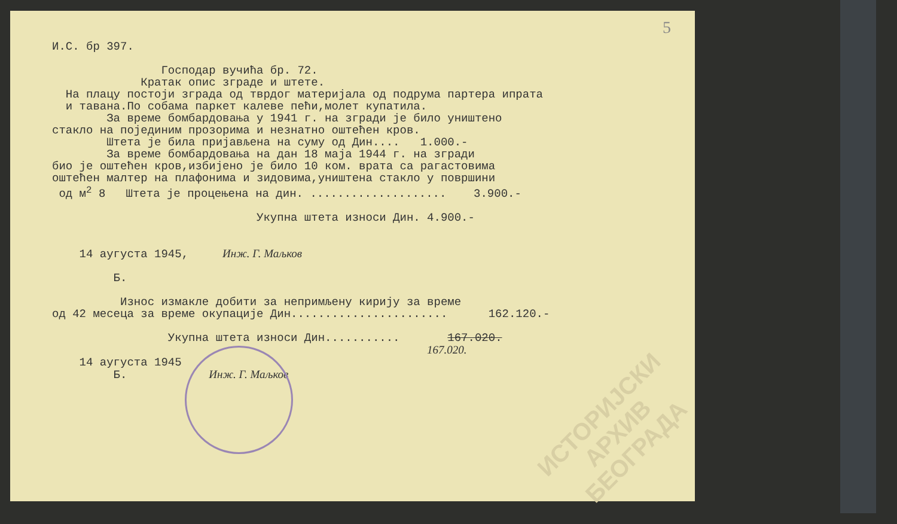5
И.С. бр 397.
Господар вучића бр. 72.
Кратак опис зграде и штете.
На плацу постоји зграда од тврдог материјала од подрума партера ипрата
и тавана.По собама паркет калеве пећи,молет купатила.
За време бомбардовања у 1941 г. на згради је било уништено
стакло на појединим прозорима и незнатно оштећен кров.
Штета је била пријављена на суму од Дин.... 1.000.-
За време бомбардовања на дан 18 маја 1944 г. на згради
био је оштећен кров,избијено је било 10 ком. врата са рагастовима
оштећен малтер на плафонима и зидовима,уништена стакло у површини
од м<sup>2</sup> 8 Штета је процењена на дин. .................... 3.900.-
Укупна штета износи Дин. 4.900.-
14 аугуста 1945, Инж. Г. Маљков
Б.
Износ измакле добити за непримљену кирију за време
од 42 месеца за време окупације Дин....................... 162.120.-
Укупна штета износи Дин........... 167.020.
167.020.
14 аугуста 1945
Б. Инж. Г. Маљков
ИСТОРИЈСКИ
АРХИВ
БЕОГРАДА